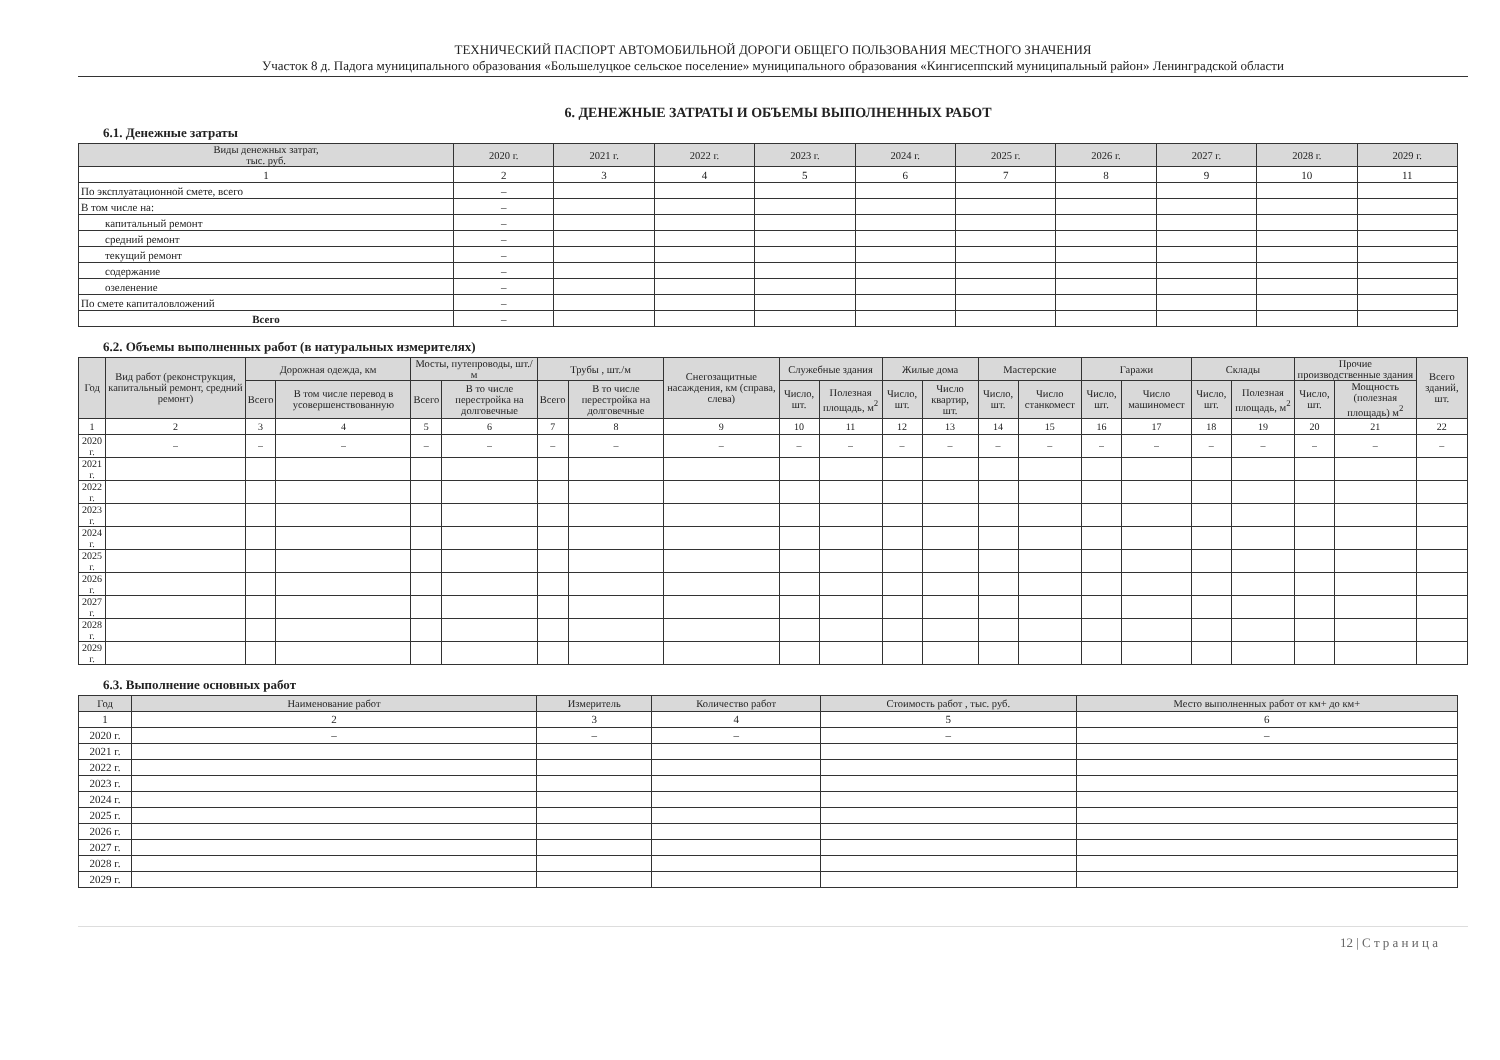ТЕХНИЧЕСКИЙ ПАСПОРТ АВТОМОБИЛЬНОЙ ДОРОГИ ОБЩЕГО ПОЛЬЗОВАНИЯ МЕСТНОГО ЗНАЧЕНИЯ
Участок 8 д. Падога муниципального образования «Большелуцкое сельское поселение» муниципального образования «Кингисеппский муниципальный район» Ленинградской области
6. ДЕНЕЖНЫЕ ЗАТРАТЫ И ОБЪЕМЫ ВЫПОЛНЕННЫХ РАБОТ
6.1. Денежные затраты
| Виды денежных затрат, тыс. руб. | 2020 г. | 2021 г. | 2022 г. | 2023 г. | 2024 г. | 2025 г. | 2026 г. | 2027 г. | 2028 г. | 2029 г. |
| --- | --- | --- | --- | --- | --- | --- | --- | --- | --- | --- |
| 1 | 2 | 3 | 4 | 5 | 6 | 7 | 8 | 9 | 10 | 11 |
| По эксплуатационной смете, всего | – | | | | | | | | | |
| В том числе на: | – | | | | | | | | | |
| капитальный ремонт | – | | | | | | | | | |
| средний ремонт | – | | | | | | | | | |
| текущий ремонт | – | | | | | | | | | |
| содержание | – | | | | | | | | | |
| озеленение | – | | | | | | | | | |
| По смете капиталовложений | – | | | | | | | | | |
| Всего | – | | | | | | | | | |
6.2. Объемы выполненных работ (в натуральных измерителях)
| Год | Вид работ (реконструкция, капитальный ремонт, средний ремонт) | Дорожная одежда, км | | Мосты, путепроводы, шт./м | | Трубы , шт./м | | Снегозащитные насаждения, км (справа, слева) | Служебные здания | | Жилые дома | | Мастерские | | Гаражи | | Склады | | Прочие производственные здания | | Всего зданий, шт. |
| --- | --- | --- | --- | --- | --- | --- | --- | --- | --- | --- | --- | --- | --- | --- | --- | --- | --- | --- | --- | --- | --- |
| | | Всего | В том числе перевод в усовершенствованную | Всего | В то числе перестройка на долговечные | Всего | В то числе перестройка на долговечные | | Число, шт. | Полезная площадь, м<sup>2</sup> | Число, шт. | Число квартир, шт. | Число, шт. | Число станкомест | Число, шт. | Число машиномест | Число, шт. | Полезная площадь, м<sup>2</sup> | Число, шт. | Мощность (полезная площадь) м<sup>2</sup> | |
| 1 | 2 | 3 | 4 | 5 | 6 | 7 | 8 | 9 | 10 | 11 | 12 | 13 | 14 | 15 | 16 | 17 | 18 | 19 | 20 | 21 | 22 |
| 2020 г. | – | – | – | – | – | – | – | – | – | – | – | – | – | – | – | – | – | – | – | – | – |
| 2021 г. | | | | | | | | | | | | | | | | | | | | | |
| 2022 г. | | | | | | | | | | | | | | | | | | | | | |
| 2023 г. | | | | | | | | | | | | | | | | | | | | | |
| 2024 г. | | | | | | | | | | | | | | | | | | | | | |
| 2025 г. | | | | | | | | | | | | | | | | | | | | | |
| 2026 г. | | | | | | | | | | | | | | | | | | | | | |
| 2027 г. | | | | | | | | | | | | | | | | | | | | | |
| 2028 г. | | | | | | | | | | | | | | | | | | | | | |
| 2029 г. | | | | | | | | | | | | | | | | | | | | | |
6.3. Выполнение основных работ
| Год | Наименование работ | Измеритель | Количество работ | Стоимость работ , тыс. руб. | Место выполненных работ от км+ до км+ |
| --- | --- | --- | --- | --- | --- |
| 1 | 2 | 3 | 4 | 5 | 6 |
| 2020 г. | – | – | – | – | – |
| 2021 г. | | | | | |
| 2022 г. | | | | | |
| 2023 г. | | | | | |
| 2024 г. | | | | | |
| 2025 г. | | | | | |
| 2026 г. | | | | | |
| 2027 г. | | | | | |
| 2028 г. | | | | | |
| 2029 г. | | | | | |
12 | С т р а н и ц а